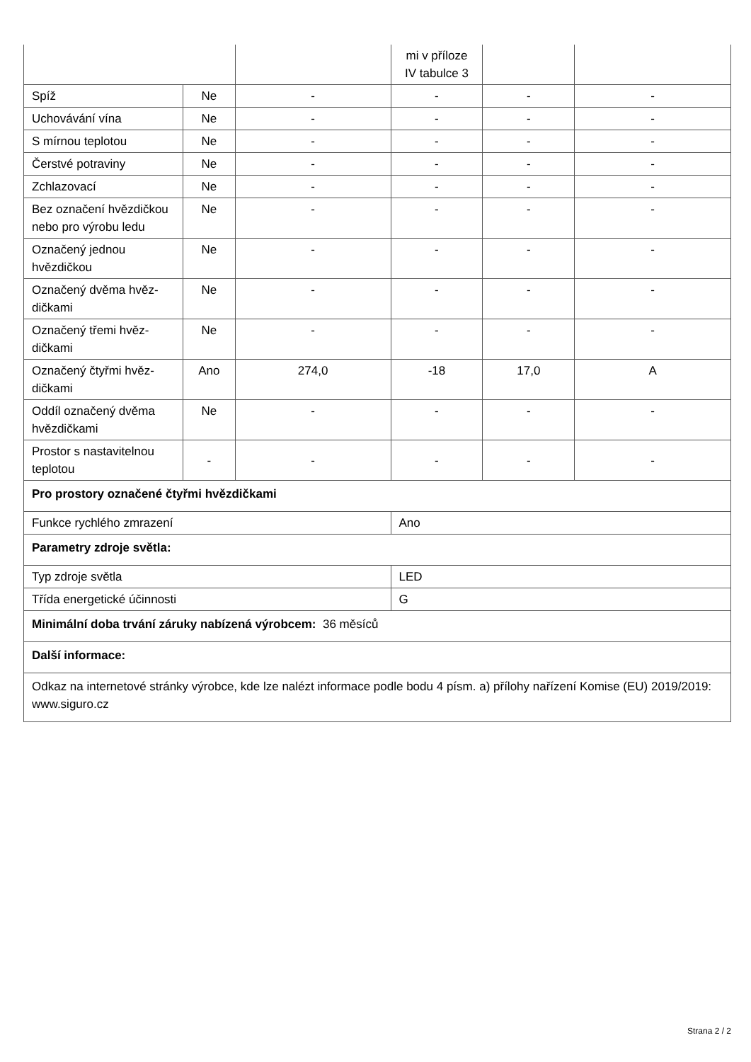| | | | mi v příloze IV tabulce 3 | | |
| Spíž | Ne | - | - | - | - |
| Uchovávání vína | Ne | - | - | - | - |
| S mírnou teplotou | Ne | - | - | - | - |
| Čerstvé potraviny | Ne | - | - | - | - |
| Zchlazovací | Ne | - | - | - | - |
| Bez označení hvězdič­kou nebo pro výrobu ledu | Ne | - | - | - | - |
| Označený jednou hvězdičkou | Ne | - | - | - | - |
| Označený dvěma hvěz­dičkami | Ne | - | - | - | - |
| Označený třemi hvěz­dičkami | Ne | - | - | - | - |
| Označený čtyřmi hvěz­dičkami | Ano | 274,0 | -18 | 17,0 | A |
| Oddíl označený dvěma hvězdičkami | Ne | - | - | - | - |
| Prostor s nastavitelnou teplotou | - | - | - | - | - |
| Pro prostory označené čtyřmi hvězdičkami | | | | | |
| Funkce rychlého zmrazení | | | Ano | | |
| Parametry zdroje světla: | | | | | |
| Typ zdroje světla | | | LED | | |
| Třída energetické účinnosti | | | G | | |
| Minimální doba trvání záruky nabízená výrobcem: 36 měsíců | | | | | |
| Další informace: | | | | | |
| Odkaz na internetové stránky výrobce, kde lze nalézt informace podle bodu 4 písm. a) přílohy nařízení Komise (EU) 2019/2019: www.siguro.cz | | | | | |
Strana 2 / 2